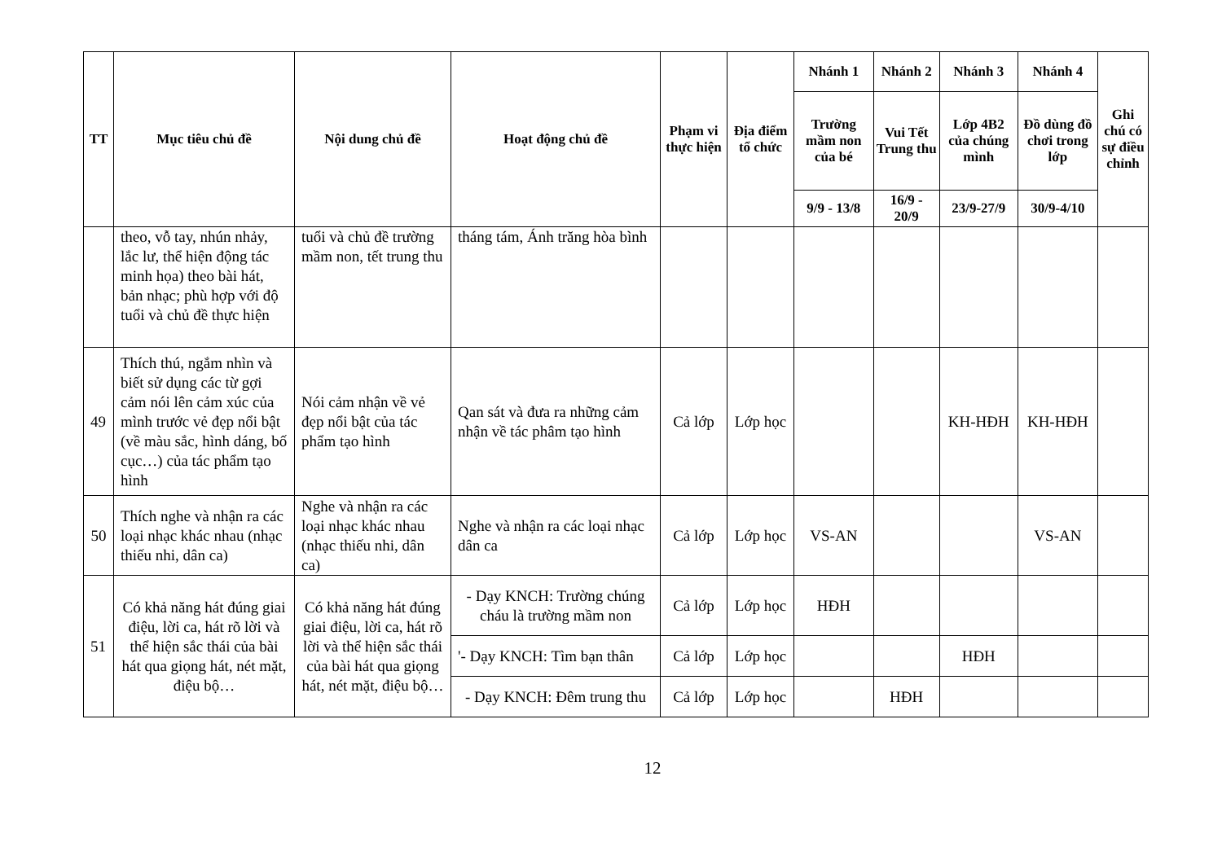| TT | Mục tiêu chủ đề | Nội dung chủ đề | Hoạt động chủ đề | Phạm vi thực hiện | Địa điểm tổ chức | Nhánh 1 | Nhánh 2 | Nhánh 3 | Nhánh 4 | Ghi chú có sự điều chỉnh |
| --- | --- | --- | --- | --- | --- | --- | --- | --- | --- | --- |
| | | | | | | Trường mầm non của bé | Vui Tết Trung thu | Lớp 4B2 của chúng mình | Đồ dùng đồ chơi trong lớp | |
| | | | | | | 9/9 - 13/8 | 16/9 - 20/9 | 23/9-27/9 | 30/9-4/10 | |
| | theo, vỗ tay, nhún nhảy, lắc lư, thể hiện động tác minh họa) theo bài hát, bản nhạc; phù hợp với độ tuổi và chủ đề thực hiện | tuổi và chủ đề trường mầm non, tết trung thu | tháng tám, Ánh trăng hòa bình | | | | | | | |
| 49 | Thích thú, ngắm nhìn và biết sử dụng các từ gợi cảm nói lên cảm xúc của mình trước vẻ đẹp nổi bật (về màu sắc, hình dáng, bố cục…) của tác phẩm tạo hình | Nói cảm nhận về vẻ đẹp nổi bật của tác phẩm tạo hình | Qan sát và đưa ra những cảm nhận về tác phâm tạo hình | Cả lớp | Lớp học | | | KH-HĐH | KH-HĐH | |
| 50 | Thích nghe và nhận ra các loại nhạc khác nhau (nhạc thiếu nhi, dân ca) | Nghe và nhận ra các loại nhạc khác nhau (nhạc thiếu nhi, dân ca) | Nghe và nhận ra các loại nhạc dân ca | Cả lớp | Lớp học | VS-AN | | | VS-AN | |
| 51 | Có khả năng hát đúng giai điệu, lời ca, hát rõ lời và thể hiện sắc thái của bài hát qua giọng hát, nét mặt, điệu bộ… | Có khả năng hát đúng giai điệu, lời ca, hát rõ lời và thể hiện sắc thái của bài hát qua giọng hát, nét mặt, điệu bộ… | - Dạy KNCH: Trường chúng cháu là trường mầm non | Cả lớp | Lớp học | HĐH | | | | |
| | | | '- Dạy KNCH: Tìm bạn thân | Cả lớp | Lớp học | | | HĐH | | |
| | | | - Dạy KNCH: Đêm trung thu | Cả lớp | Lớp học | | HĐH | | | |
12